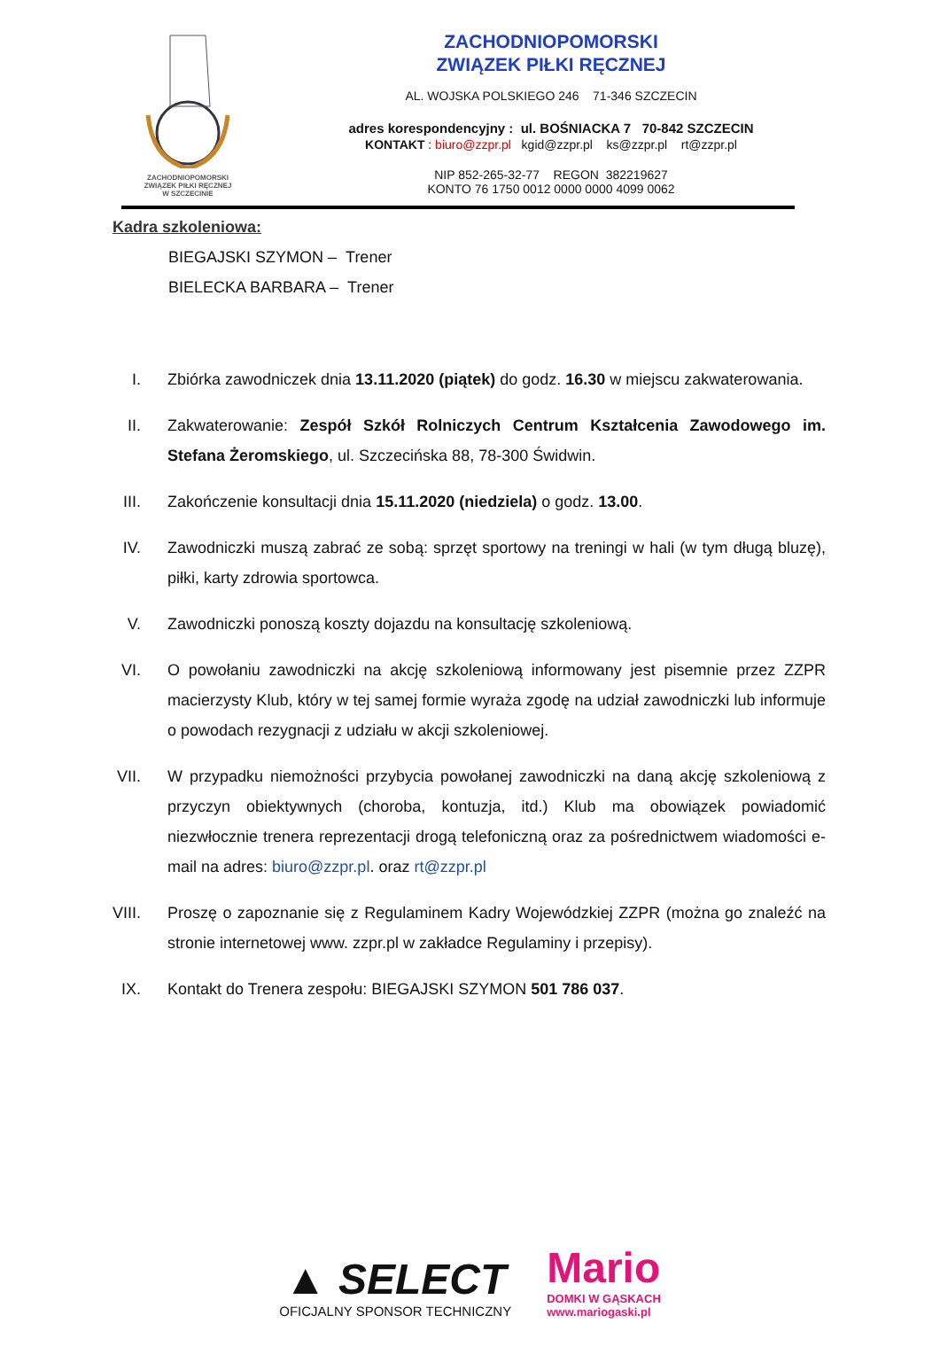ZACHODNIOPOMORSKI
ZWIĄZEK PIŁKI RĘCZNEJ
W SZCZECINIE
ZACHODNIOPOMORSKI
ZWIĄZEK PIŁKI RĘCZNEJ
AL. WOJSKA POLSKIEGO 246 71-346 SZCZECIN
adres korespondencyjny : ul. BOŚNIACKA 7 70-842 SZCZECIN
KONTAKT : biuro@zzpr.pl kgid@zzpr.pl ks@zzpr.pl rt@zzpr.pl
NIP 852-265-32-77 REGON 382219627
KONTO 76 1750 0012 0000 0000 4099 0062
Kadra szkoleniowa:
BIEGAJSKI SZYMON – Trener
BIELECKA BARBARA – Trener
I. Zbiórka zawodniczek dnia 13.11.2020 (piątek) do godz. 16.30 w miejscu zakwaterowania.
II.
Zakwaterowanie: Zespół Szkół Rolniczych Centrum Kształcenia Zawodowego im. Stefana Żeromskiego, ul. Szczecińska 88, 78-300 Świdwin.
III.
Zakończenie konsultacji dnia 15.11.2020 (niedziela) o godz. 13.00.
IV.
Zawodniczki muszą zabrać ze sobą: sprzęt sportowy na treningi w hali (w tym długą bluzę), piłki, karty zdrowia sportowca.
V. Zawodniczki ponoszą koszty dojazdu na konsultację szkoleniową.
VI.
O powołaniu zawodniczki na akcję szkoleniową informowany jest pisemnie przez ZZPR macierzysty Klub, który w tej samej formie wyraża zgodę na udział zawodniczki lub informuje o powodach rezygnacji z udziału w akcji szkoleniowej.
VII.
W przypadku niemożności przybycia powołanej zawodniczki na daną akcję szkoleniową z przyczyn obiektywnych (choroba, kontuzja, itd.) Klub ma obowiązek powiadomić niezwłocznie trenera reprezentacji drogą telefoniczną oraz za pośrednictwem wiadomości e-mail na adres: biuro@zzpr.pl. oraz rt@zzpr.pl
VIII.
Proszę o zapoznanie się z Regulaminem Kadry Wojewódzkiej ZZPR (można go znaleźć na stronie internetowej www. zzpr.pl w zakładce Regulaminy i przepisy).
IX.
Kontakt do Trenera zespołu: BIEGAJSKI SZYMON 501 786 037.
▲ SELECT
OFICJALNY SPONSOR TECHNICZNY
Mario
DOMKI W GĄSKACH
www.mariogaski.pl